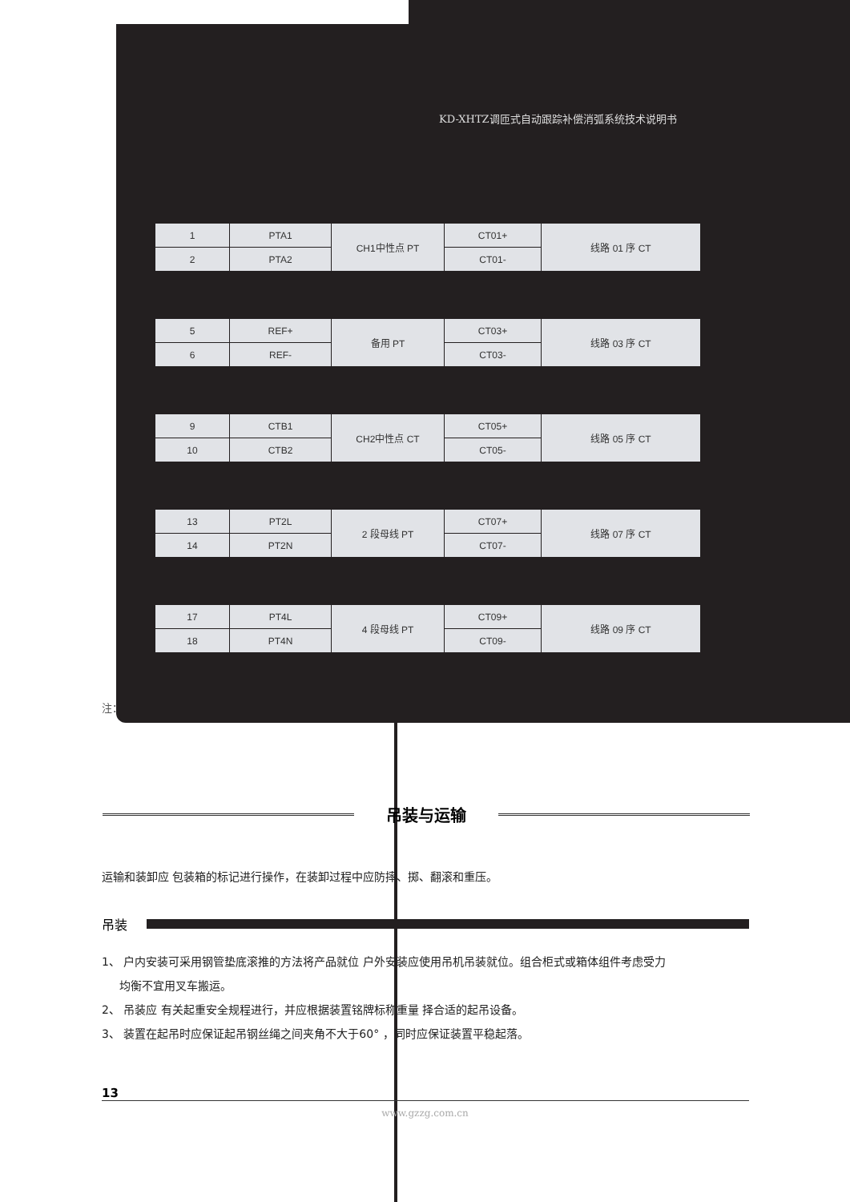KD-XHTZ调匝式自动跟踪补偿消弧系统技术说明书
| 1 | PTA1 | CH1中性点 PT | CT01+ | 线路 01 序 CT |
| 2 | PTA2 | | CT01- | |
| 5 | REF+ | 备用 PT | CT03+ | 线路 03 序 CT |
| 6 | REF- | | CT03- | |
| 9 | CTB1 | CH2中性点 CT | CT05+ | 线路 05 序 CT |
| 10 | CTB2 | | CT05- | |
| 13 | PT2L | 2 段母线 PT | CT07+ | 线路 07 序 CT |
| 14 | PT2N | | CT07- | |
| 17 | PT4L | 4 段母线 PT | CT09+ | 线路 09 序 CT |
| 18 | PT4N | | CT09- | |
注：
吊装与运输
运输和装卸应 包装箱的标记进行操作，在装卸过程中应防摔、掷、翻滚和重压。
吊装
1、 户内安装可采用钢管垫底滚推的方法将产品就位 户外安装应使用吊机吊装就位。组合柜式或箱体组件考虑受力
均衡不宜用叉车搬运。
2、 吊装应 有关起重安全规程进行，并应根据装置铭牌标称重量 择合适的起吊设备。
3、 装置在起吊时应保证起吊钢丝绳之间夹角不大于60° ，同时应保证装置平稳起落。
13
www.gzzg.com.cn